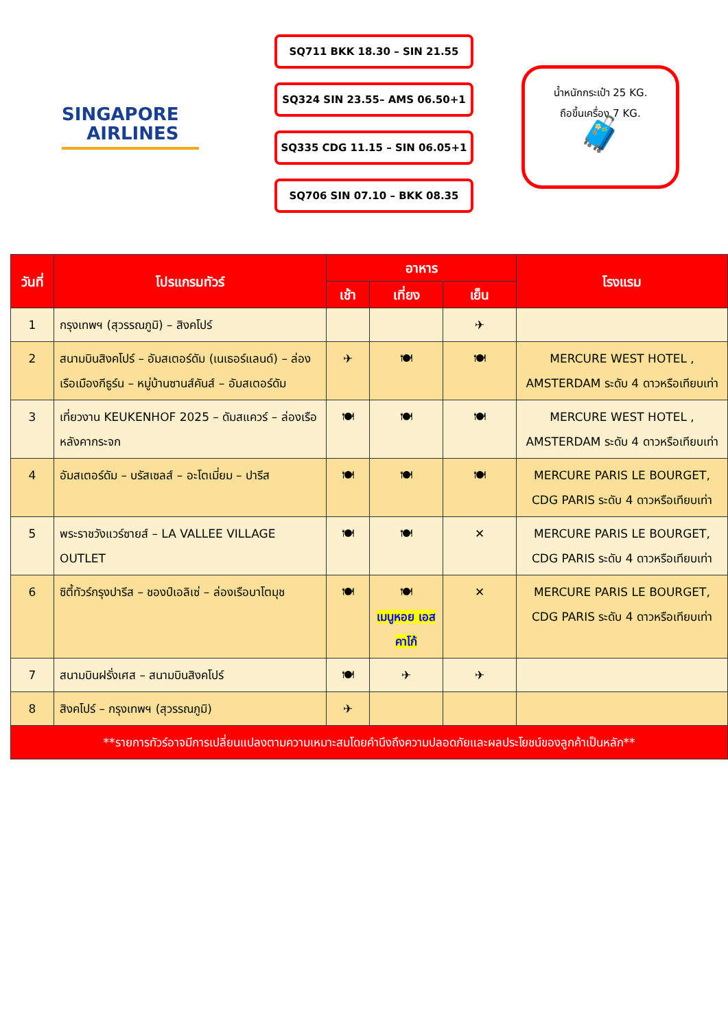SINGAPORE
AIRLINES
SQ711 BKK 18.30 – SIN 21.55
SQ324 SIN 23.55– AMS 06.50+1
SQ335 CDG 11.15 – SIN 06.05+1
SQ706 SIN 07.10 – BKK 08.35
น้ำหนักกระเป๋า 25 KG.
ถือขึ้นเครื่อง 7 KG.
🧳
| วันที่ | โปรแกรมทัวร์ | อาหาร | | | โรงแรม |
| --- | --- | --- | --- | --- | --- |
| | | เช้า | เที่ยง | เย็น | |
| 1 | กรุงเทพฯ (สุวรรณภูมิ) – สิงคโปร์ | | | ✈ | |
| 2 | สนามบินสิงคโปร์ – อัมสเตอร์ดัม (เนเธอร์แลนด์) – ล่องเรือเมืองกีธูร์น – หมู่บ้านซานส์คันส์ – อัมสเตอร์ดัม | ✈ | 🍽 | 🍽 | MERCURE WEST HOTEL , AMSTERDAM ระดับ 4 ดาวหรือเทียบเท่า |
| 3 | เที่ยวงาน KEUKENHOF 2025 – ดัมสแควร์ – ล่องเรือหลังคากระจก | 🍽 | 🍽 | 🍽 | MERCURE WEST HOTEL , AMSTERDAM ระดับ 4 ดาวหรือเทียบเท่า |
| 4 | อัมสเตอร์ดัม – บรัสเซลส์ – อะโตเมี่ยม – ปารีส | 🍽 | 🍽 | 🍽 | MERCURE PARIS LE BOURGET, CDG PARIS ระดับ 4 ดาวหรือเทียบเท่า |
| 5 | พระราชวังแวร์ซายส์ – LA VALLEE VILLAGE OUTLET | 🍽 | 🍽 | ✕ | MERCURE PARIS LE BOURGET, CDG PARIS ระดับ 4 ดาวหรือเทียบเท่า |
| 6 | ซิตี้ทัวร์กรุงปารีส – ชองป์เอลิเซ่ – ล่องเรือบาโตมุช | 🍽 | 🍽 เมนูหอย เอสคาโก้ | ✕ | MERCURE PARIS LE BOURGET, CDG PARIS ระดับ 4 ดาวหรือเทียบเท่า |
| 7 | สนามบินฝรั่งเศส – สนามบินสิงคโปร์ | 🍽 | ✈ | ✈ | |
| 8 | สิงคโปร์ – กรุงเทพฯ (สุวรรณภูมิ) | ✈ | | | |
| **รายการทัวร์อาจมีการเปลี่ยนแปลงตามความเหมาะสมโดยคำนึงถึงความปลอดภัยและผลประโยชน์ของลูกค้าเป็นหลัก** | | | | | |